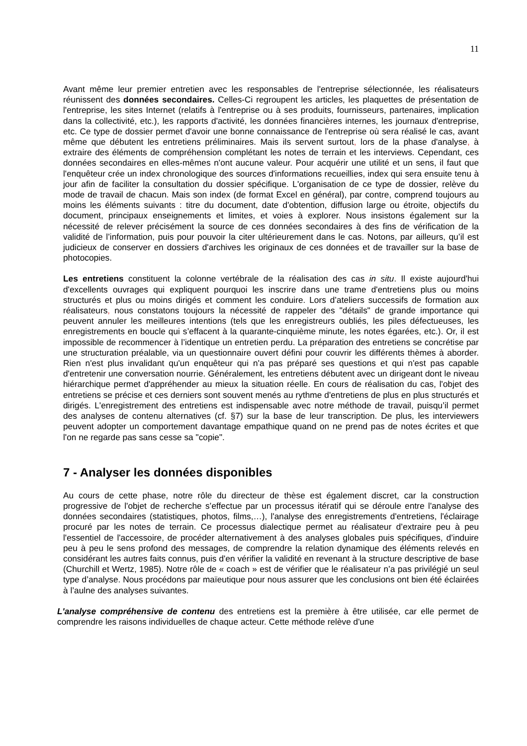11
Avant même leur premier entretien avec les responsables de l'entreprise sélectionnée, les réalisateurs réunissent des données secondaires. Celles-Ci regroupent les articles, les plaquettes de présentation de l'entreprise, les sites Internet (relatifs à l'entreprise ou à ses produits, fournisseurs, partenaires, implication dans la collectivité, etc.), les rapports d'activité, les données financières internes, les journaux d'entreprise, etc. Ce type de dossier permet d'avoir une bonne connaissance de l'entreprise où sera réalisé le cas, avant même que débutent les entretiens préliminaires. Mais ils servent surtout, lors de la phase d'analyse, à extraire des éléments de compréhension complétant les notes de terrain et les interviews. Cependant, ces données secondaires en elles-mêmes n'ont aucune valeur. Pour acquérir une utilité et un sens, il faut que l'enquêteur crée un index chronologique des sources d'informations recueillies, index qui sera ensuite tenu à jour afin de faciliter la consultation du dossier spécifique. L'organisation de ce type de dossier, relève du mode de travail de chacun. Mais son index (de format Excel en général), par contre, comprend toujours au moins les éléments suivants : titre du document, date d'obtention, diffusion large ou étroite, objectifs du document, principaux enseignements et limites, et voies à explorer. Nous insistons également sur la nécessité de relever précisément la source de ces données secondaires à des fins de vérification de la validité de l’information, puis pour pouvoir la citer ultérieurement dans le cas. Notons, par ailleurs, qu’il est judicieux de conserver en dossiers d'archives les originaux de ces données et de travailler sur la base de photocopies.
Les entretiens constituent la colonne vertébrale de la réalisation des cas in situ. Il existe aujourd'hui d'excellents ouvrages qui expliquent pourquoi les inscrire dans une trame d'entretiens plus ou moins structurés et plus ou moins dirigés et comment les conduire. Lors d’ateliers successifs de formation aux réalisateurs, nous constatons toujours la nécessité de rappeler des "détails" de grande importance qui peuvent annuler les meilleures intentions (tels que les enregistreurs oubliés, les piles défectueuses, les enregistrements en boucle qui s’effacent à la quarante-cinquième minute, les notes égarées, etc.). Or, il est impossible de recommencer à l’identique un entretien perdu. La préparation des entretiens se concrétise par une structuration préalable, via un questionnaire ouvert défini pour couvrir les différents thèmes à aborder. Rien n'est plus invalidant qu'un enquêteur qui n'a pas préparé ses questions et qui n'est pas capable d'entretenir une conversation nourrie. Généralement, les entretiens débutent avec un dirigeant dont le niveau hiérarchique permet d'appréhender au mieux la situation réelle. En cours de réalisation du cas, l'objet des entretiens se précise et ces derniers sont souvent menés au rythme d'entretiens de plus en plus structurés et dirigés. L'enregistrement des entretiens est indispensable avec notre méthode de travail, puisqu’il permet des analyses de contenu alternatives (cf. §7) sur la base de leur transcription. De plus, les interviewers peuvent adopter un comportement davantage empathique quand on ne prend pas de notes écrites et que l'on ne regarde pas sans cesse sa "copie".
7 - Analyser les données disponibles
Au cours de cette phase, notre rôle du directeur de thèse est également discret, car la construction progressive de l'objet de recherche s’effectue par un processus itératif qui se déroule entre l'analyse des données secondaires (statistiques, photos, films,…), l'analyse des enregistrements d'entretiens, l'éclairage procuré par les notes de terrain. Ce processus dialectique permet au réalisateur d’extraire peu à peu l'essentiel de l'accessoire, de procéder alternativement à des analyses globales puis spécifiques, d’induire peu à peu le sens profond des messages, de comprendre la relation dynamique des éléments relevés en considérant les autres faits connus, puis d'en vérifier la validité en revenant à la structure descriptive de base (Churchill et Wertz, 1985). Notre rôle de « coach » est de vérifier que le réalisateur n’a pas privilégié un seul type d’analyse. Nous procédons par maïeutique pour nous assurer que les conclusions ont bien été éclairées à l’aulne des analyses suivantes.
L'analyse compréhensive de contenu des entretiens est la première à être utilisée, car elle permet de comprendre les raisons individuelles de chaque acteur. Cette méthode relève d'une